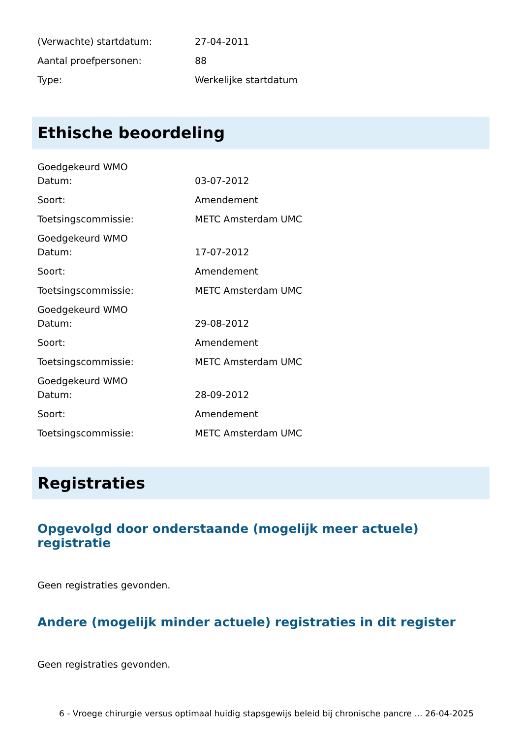| (Verwachte) startdatum: | 27-04-2011 |
| Aantal proefpersonen: | 88 |
| Type: | Werkelijke startdatum |
Ethische beoordeling
| Goedgekeurd WMO | |
| Datum: | 03-07-2012 |
| Soort: | Amendement |
| Toetsingscommissie: | METC Amsterdam UMC |
| Goedgekeurd WMO | |
| Datum: | 17-07-2012 |
| Soort: | Amendement |
| Toetsingscommissie: | METC Amsterdam UMC |
| Goedgekeurd WMO | |
| Datum: | 29-08-2012 |
| Soort: | Amendement |
| Toetsingscommissie: | METC Amsterdam UMC |
| Goedgekeurd WMO | |
| Datum: | 28-09-2012 |
| Soort: | Amendement |
| Toetsingscommissie: | METC Amsterdam UMC |
Registraties
Opgevolgd door onderstaande (mogelijk meer actuele) registratie
Geen registraties gevonden.
Andere (mogelijk minder actuele) registraties in dit register
Geen registraties gevonden.
6 - Vroege chirurgie versus optimaal huidig stapsgewijs beleid bij chronische pancre ... 26-04-2025